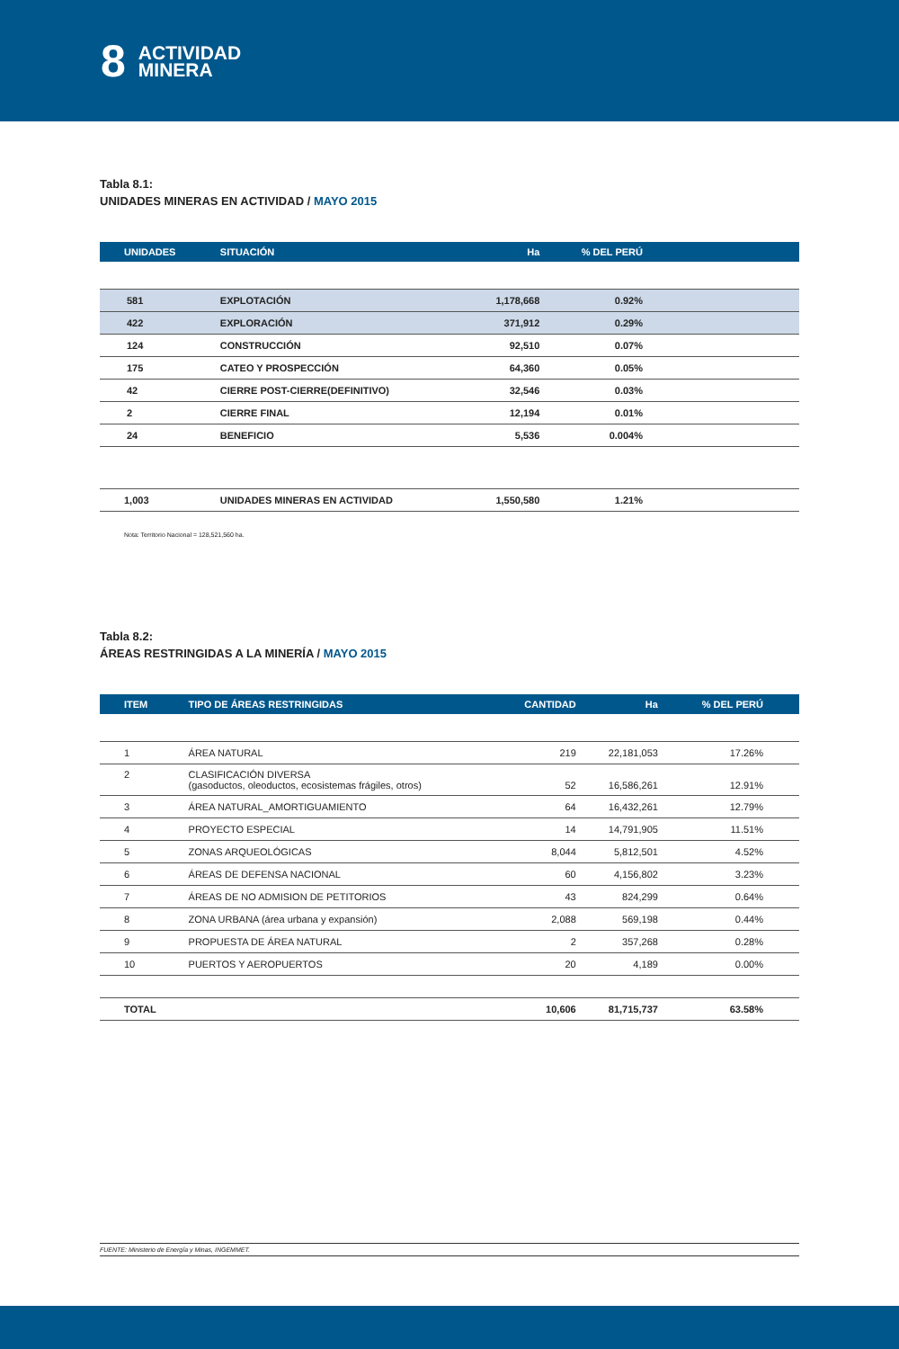8
ACTIVIDAD
MINERA
Tabla 8.1:
UNIDADES MINERAS EN ACTIVIDAD / MAYO 2015
| UNIDADES | SITUACIÓN | Ha | % DEL PERÚ | |
| --- | --- | --- | --- | --- |
| 581 | EXPLOTACIÓN | 1,178,668 | 0.92% | |
| 422 | EXPLORACIÓN | 371,912 | 0.29% | |
| 124 | CONSTRUCCIÓN | 92,510 | 0.07% | |
| 175 | CATEO Y PROSPECCIÓN | 64,360 | 0.05% | |
| 42 | CIERRE POST-CIERRE(DEFINITIVO) | 32,546 | 0.03% | |
| 2 | CIERRE FINAL | 12,194 | 0.01% | |
| 24 | BENEFICIO | 5,536 | 0.004% | |
| 1,003 | UNIDADES MINERAS EN ACTIVIDAD | 1,550,580 | 1.21% | |
Nota: Territorio Nacional = 128,521,560 ha.
Tabla 8.2:
ÁREAS RESTRINGIDAS A LA MINERÍA / MAYO 2015
| ITEM | TIPO DE ÁREAS RESTRINGIDAS | CANTIDAD | Ha | % DEL PERÚ |
| --- | --- | --- | --- | --- |
| 1 | ÁREA NATURAL | 219 | 22,181,053 | 17.26% |
| 2 | CLASIFICACIÓN DIVERSA (gasoductos, oleoductos, ecosistemas frágiles, otros) | 52 | 16,586,261 | 12.91% |
| 3 | ÁREA NATURAL_AMORTIGUAMIENTO | 64 | 16,432,261 | 12.79% |
| 4 | PROYECTO ESPECIAL | 14 | 14,791,905 | 11.51% |
| 5 | ZONAS ARQUEOLÓGICAS | 8,044 | 5,812,501 | 4.52% |
| 6 | ÁREAS DE DEFENSA NACIONAL | 60 | 4,156,802 | 3.23% |
| 7 | ÁREAS DE NO ADMISION DE PETITORIOS | 43 | 824,299 | 0.64% |
| 8 | ZONA URBANA (área urbana y expansión) | 2,088 | 569,198 | 0.44% |
| 9 | PROPUESTA DE ÁREA NATURAL | 2 | 357,268 | 0.28% |
| 10 | PUERTOS Y AEROPUERTOS | 20 | 4,189 | 0.00% |
| TOTAL | | 10,606 | 81,715,737 | 63.58% |
FUENTE: Ministerio de Energía y Minas, INGEMMET.